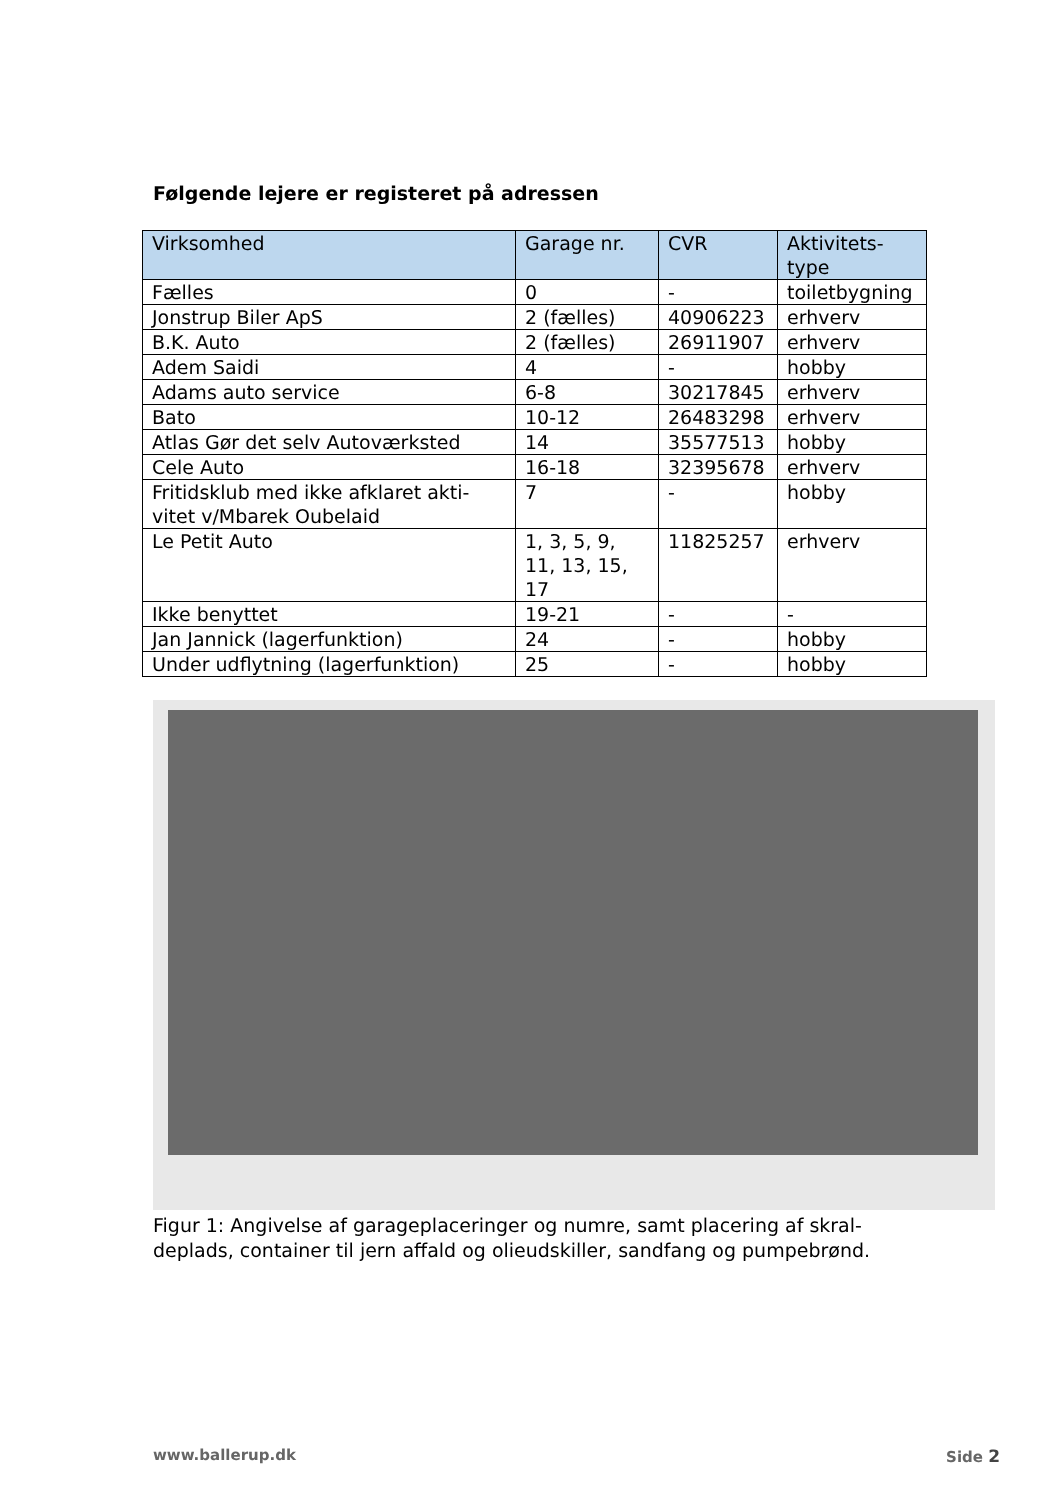Følgende lejere er registeret på adressen
| Virksomhed | Garage nr. | CVR | Aktivitets- type |
| --- | --- | --- | --- |
| Fælles | 0 | - | toiletbygning |
| Jonstrup Biler ApS | 2 (fælles) | 40906223 | erhverv |
| B.K. Auto | 2 (fælles) | 26911907 | erhverv |
| Adem Saidi | 4 | - | hobby |
| Adams auto service | 6-8 | 30217845 | erhverv |
| Bato | 10-12 | 26483298 | erhverv |
| Atlas Gør det selv Autoværksted | 14 | 35577513 | hobby |
| Cele Auto | 16-18 | 32395678 | erhverv |
| Fritidsklub med ikke afklaret akti- vitet v/Mbarek Oubelaid | 7 | - | hobby |
| Le Petit Auto | 1, 3, 5, 9, 11, 13, 15, 17 | 11825257 | erhverv |
| Ikke benyttet | 19-21 | - | - |
| Jan Jannick (lagerfunktion) | 24 | - | hobby |
| Under udflytning (lagerfunktion) | 25 | - | hobby |
Figur 1: Angivelse af garageplaceringer og numre, samt placering af skral-deplads, container til jern affald og olieudskiller, sandfang og pumpebrønd.
www.ballerup.dk Side 2